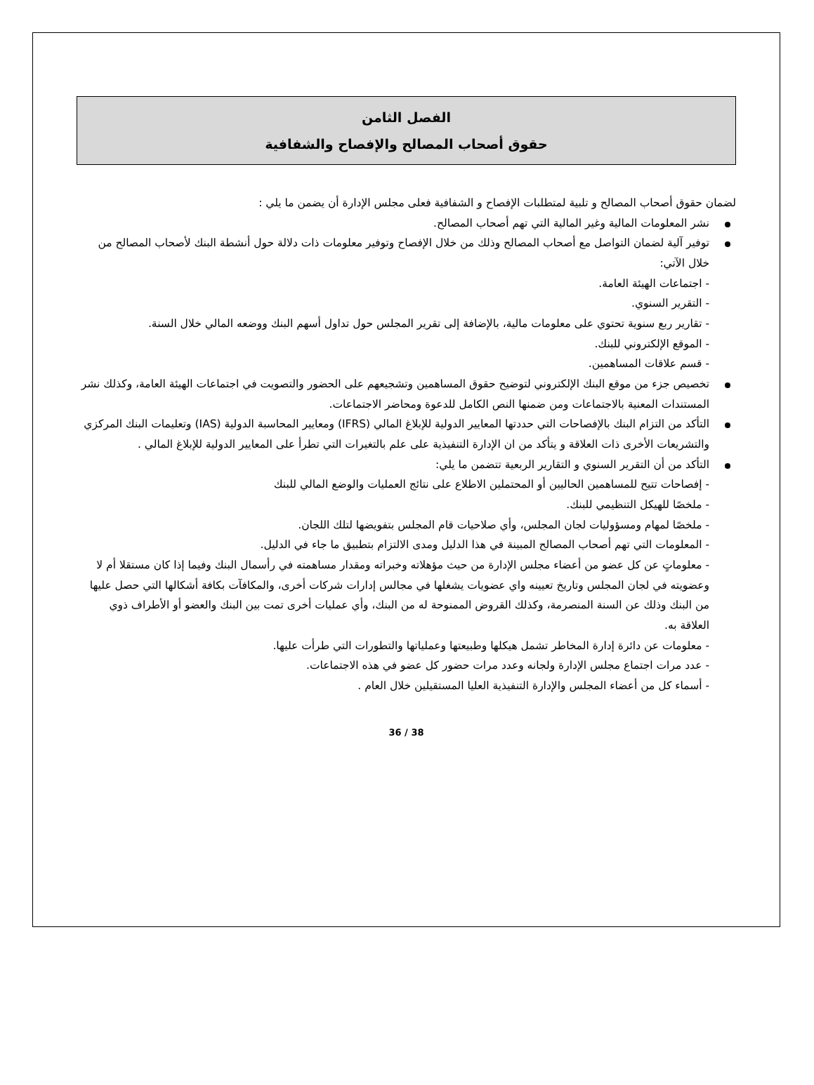الفصل الثامن
حقوق أصحاب المصالح والإفصاح والشفافية
لضمان حقوق أصحاب المصالح و تلبية لمتطلبات الإفصاح و الشفافية فعلى مجلس الإدارة أن يضمن ما يلي :
نشر المعلومات المالية وغير المالية التي تهم أصحاب المصالح.
توفير آلية لضمان التواصل مع أصحاب المصالح وذلك من خلال الإفصاح وتوفير معلومات ذات دلالة حول أنشطة البنك لأصحاب المصالح من خلال الآتي:
- اجتماعات الهيئة العامة.
- التقرير السنوي.
- تقارير ربع سنوية تحتوي على معلومات مالية، بالإضافة إلى تقرير المجلس حول تداول أسهم البنك ووضعه المالي خلال السنة.
- الموقع الإلكتروني للبنك.
- قسم علاقات المساهمين.
تخصيص جزء من موقع البنك الإلكتروني لتوضيح حقوق المساهمين وتشجيعهم على الحضور والتصويت في اجتماعات الهيئة العامة، وكذلك نشر المستندات المعنية بالاجتماعات ومن ضمنها النص الكامل للدعوة ومحاضر الاجتماعات.
التأكد من التزام البنك بالإفصاحات التي حددتها المعايير الدولية للإبلاغ المالي (IFRS) ومعايير المحاسبة الدولية (IAS) وتعليمات البنك المركزي والتشريعات الأخرى ذات العلاقة و يتأكد من ان الإدارة التنفيذية على علم بالتغيرات التي تطرأ على المعايير الدولية للإبلاغ المالي .
التأكد من أن التقرير السنوي و التقارير الربعية تتضمن ما يلي:
- إفصاحات تتيح للمساهمين الحاليين أو المحتملين الاطلاع على نتائج العمليات والوضع المالي للبنك
- ملخصًا للهيكل التنظيمي للبنك.
- ملخصًا لمهام ومسؤوليات لجان المجلس، وأي صلاحيات قام المجلس بتفويضها لتلك اللجان.
- المعلومات التي تهم أصحاب المصالح المبينة في هذا الدليل ومدى الالتزام بتطبيق ما جاء في الدليل.
- معلوماتٍ عن كل عضو من أعضاء مجلس الإدارة من حيث مؤهلاته وخبراته ومقدار مساهمته في رأسمال البنك وفيما إذا كان مستقلا أم لا وعضويته في لجان المجلس وتاريخ تعيينه واي عضويات يشغلها في مجالس إدارات شركات أخرى، والمكافآت بكافة أشكالها التي حصل عليها من البنك وذلك عن السنة المنصرمة، وكذلك القروض الممنوحة له من البنك، وأي عمليات أخرى تمت بين البنك والعضو أو الأطراف ذوي العلاقة به.
- معلومات عن دائرة إدارة المخاطر تشمل هيكلها وطبيعتها وعملياتها والتطورات التي طرأت عليها.
- عدد مرات اجتماع مجلس الإدارة ولجانه وعدد مرات حضور كل عضو في هذه الاجتماعات.
- أسماء كل من أعضاء المجلس والإدارة التنفيذية العليا المستقيلين خلال العام .
36 / 38